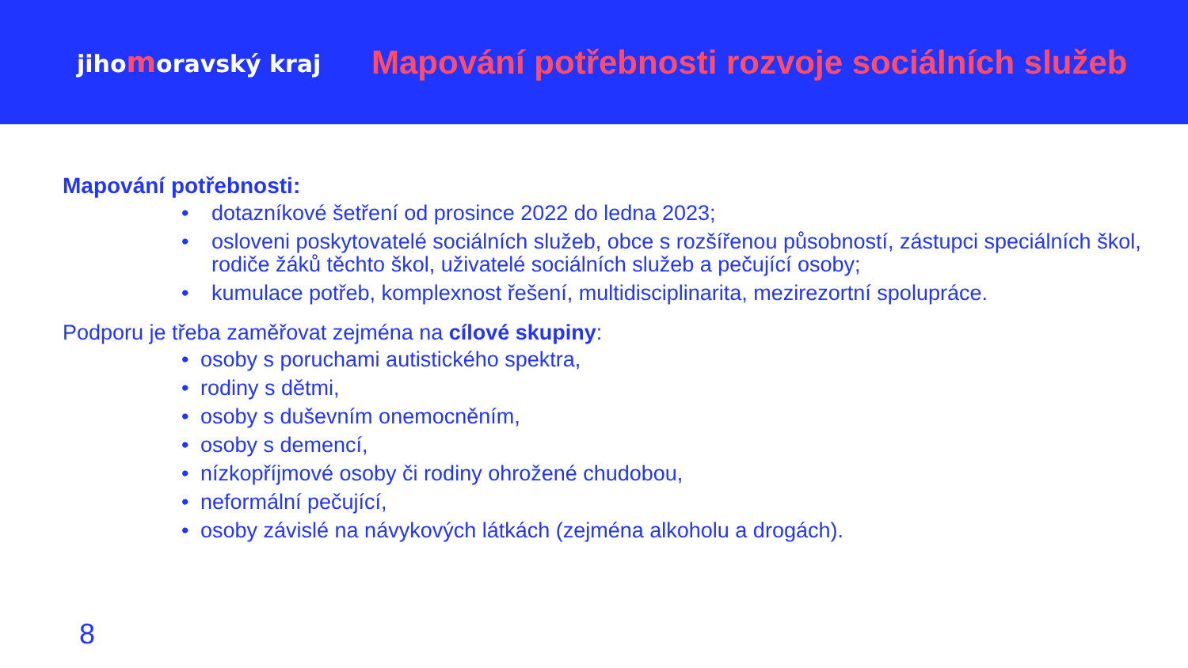jihomoravský kraj
Mapování potřebnosti rozvoje sociálních služeb
Mapování potřebnosti:
• dotazníkové šetření od prosince 2022 do ledna 2023;
• osloveni poskytovatelé sociálních služeb, obce s rozšířenou působností, zástupci speciálních škol, rodiče žáků těchto škol, uživatelé sociálních služeb a pečující osoby;
• kumulace potřeb, komplexnost řešení, multidisciplinarita, mezirezortní spolupráce.
Podporu je třeba zaměřovat zejména na cílové skupiny:
• osoby s poruchami autistického spektra,
• rodiny s dětmi,
• osoby s duševním onemocněním,
• osoby s demencí,
• nízkopříjmové osoby či rodiny ohrožené chudobou,
• neformální pečující,
• osoby závislé na návykových látkách (zejména alkoholu a drogách).
8